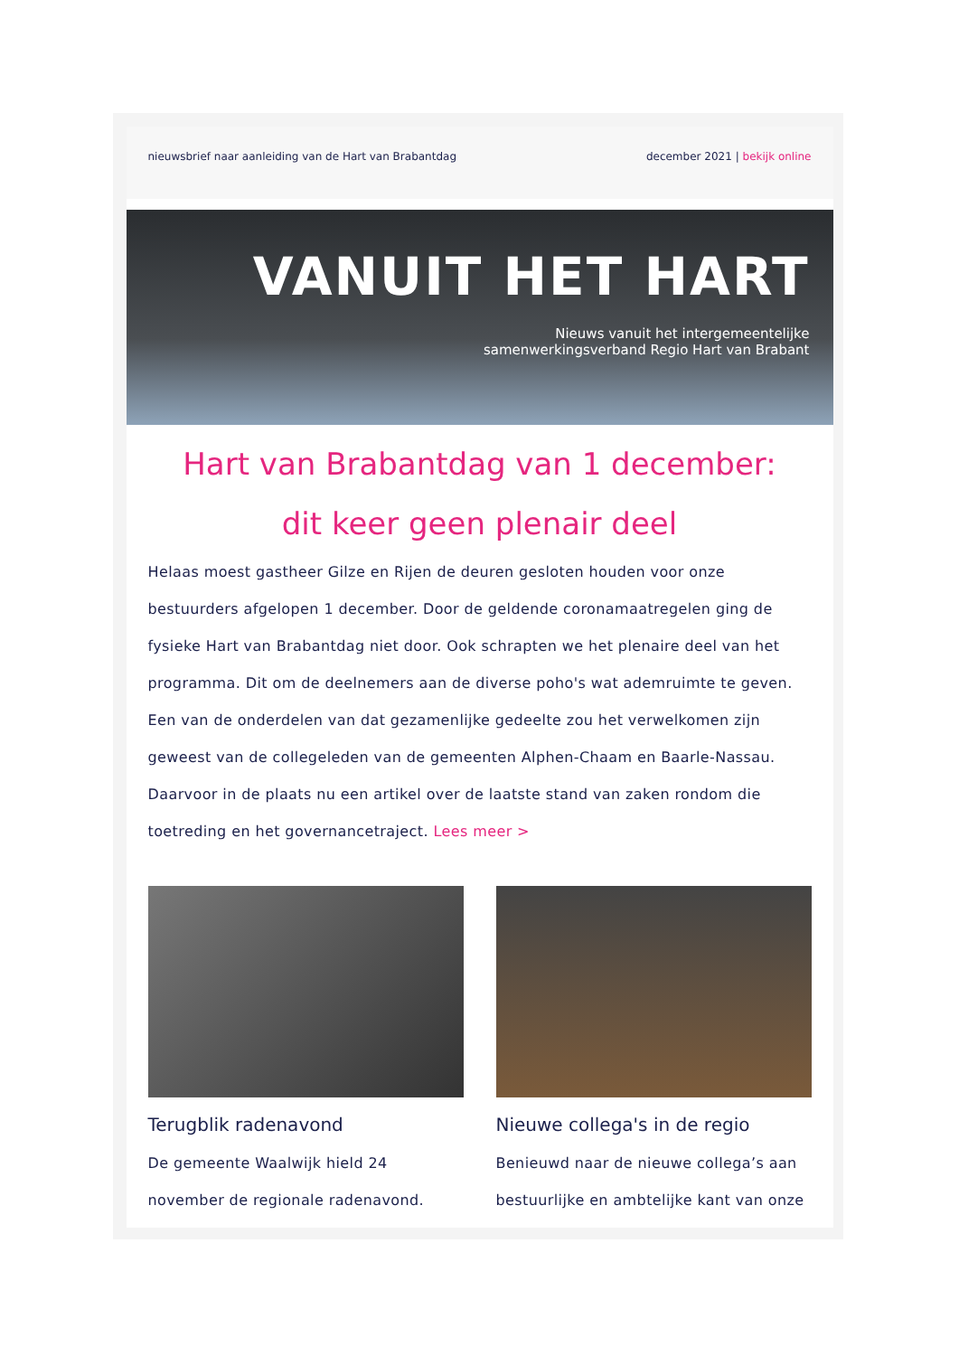nieuwsbrief naar aanleiding van de Hart van Brabantdag december 2021 | bekijk online
VANUIT HET HART
Nieuws vanuit het intergemeentelijke
samenwerkingsverband Regio Hart van Brabant
Hart van Brabantdag van 1 december:
dit keer geen plenair deel
Helaas moest gastheer Gilze en Rijen de deuren gesloten houden voor onze bestuurders afgelopen 1 december. Door de geldende coronamaatregelen ging de fysieke Hart van Brabantdag niet door. Ook schrapten we het plenaire deel van het programma. Dit om de deelnemers aan de diverse poho's wat ademruimte te geven. Een van de onderdelen van dat gezamenlijke gedeelte zou het verwelkomen zijn geweest van de collegeleden van de gemeenten Alphen-Chaam en Baarle-Nassau. Daarvoor in de plaats nu een artikel over de laatste stand van zaken rondom die toetreding en het governancetraject. Lees meer >
Terugblik radenavond
De gemeente Waalwijk hield 24 november de regionale radenavond.
Nieuwe collega's in de regio
Benieuwd naar de nieuwe collega’s aan bestuurlijke en ambtelijke kant van onze